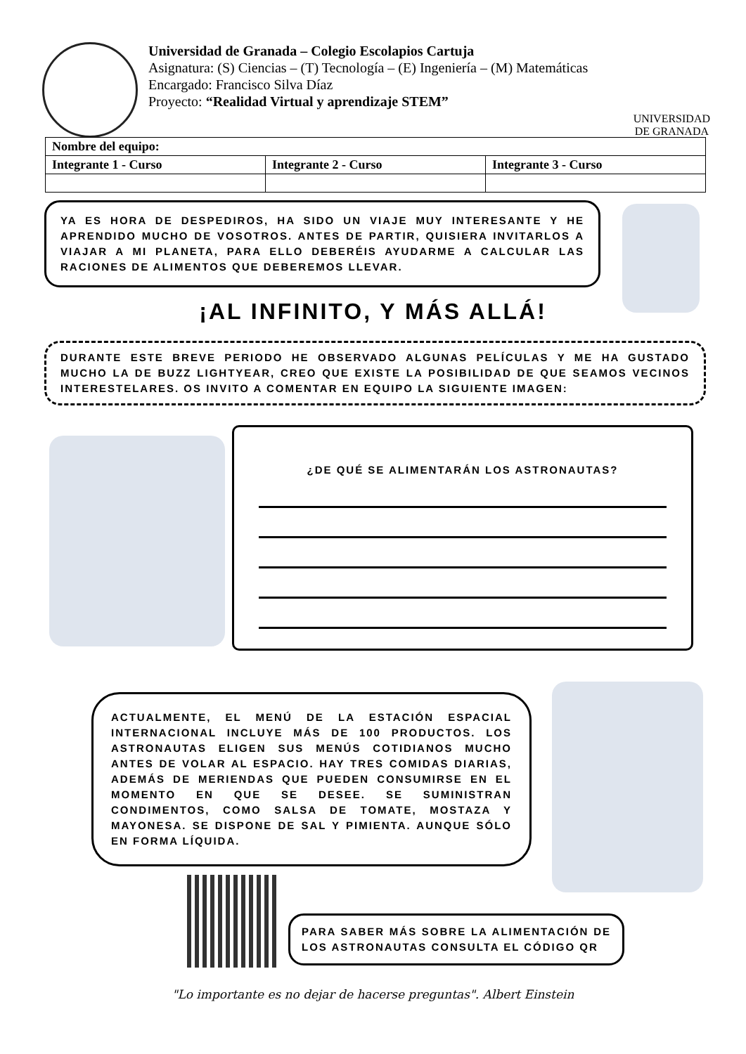Universidad de Granada – Colegio Escolapios Cartuja
Asignatura: (S) Ciencias – (T) Tecnología – (E) Ingeniería – (M) Matemáticas
Encargado: Francisco Silva Díaz
Proyecto: “Realidad Virtual y aprendizaje STEM”
UNIVERSIDAD
DE GRANADA
| Nombre del equipo: | | |
| --- | --- | --- |
| Integrante 1 - Curso | Integrante 2 - Curso | Integrante 3 - Curso |
YA ES HORA DE DESPEDIROS, HA SIDO UN VIAJE MUY INTERESANTE Y HE APRENDIDO MUCHO DE VOSOTROS. ANTES DE PARTIR, QUISIERA INVITARLOS A VIAJAR A MI PLANETA, PARA ELLO DEBERÉIS AYUDARME A CALCULAR LAS RACIONES DE ALIMENTOS QUE DEBEREMOS LLEVAR.
¡AL INFINITO, Y MÁS ALLÁ!
DURANTE ESTE BREVE PERIODO HE OBSERVADO ALGUNAS PELÍCULAS Y ME HA GUSTADO MUCHO LA DE BUZZ LIGHTYEAR, CREO QUE EXISTE LA POSIBILIDAD DE QUE SEAMOS VECINOS INTERESTELARES. OS INVITO A COMENTAR EN EQUIPO LA SIGUIENTE IMAGEN:
¿DE QUÉ SE ALIMENTARÁN LOS ASTRONAUTAS?
ACTUALMENTE, EL MENÚ DE LA ESTACIÓN ESPACIAL INTERNACIONAL INCLUYE MÁS DE 100 PRODUCTOS. LOS ASTRONAUTAS ELIGEN SUS MENÚS COTIDIANOS MUCHO ANTES DE VOLAR AL ESPACIO. HAY TRES COMIDAS DIARIAS, ADEMÁS DE MERIENDAS QUE PUEDEN CONSUMIRSE EN EL MOMENTO EN QUE SE DESEE. SE SUMINISTRAN CONDIMENTOS, COMO SALSA DE TOMATE, MOSTAZA Y MAYONESA. SE DISPONE DE SAL Y PIMIENTA. AUNQUE SÓLO EN FORMA LÍQUIDA.
PARA SABER MÁS SOBRE LA ALIMENTACIÓN DE LOS ASTRONAUTAS CONSULTA EL CÓDIGO QR
"Lo importante es no dejar de hacerse preguntas". Albert Einstein